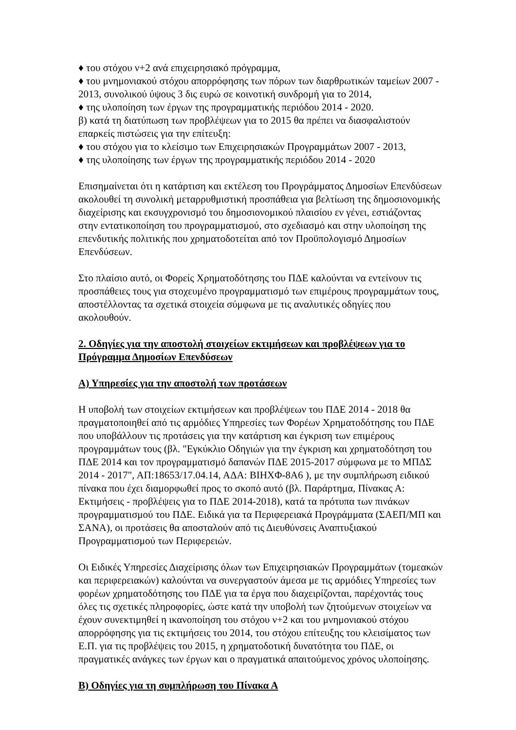♦ του στόχου ν+2 ανά επιχειρησιακό πρόγραμμα,
♦ του μνημονιακού στόχου απορρόφησης των πόρων των διαρθρωτικών ταμείων 2007 - 2013, συνολικού ύψους 3 δις ευρώ σε κοινοτική συνδρομή για το 2014,
♦ της υλοποίηση των έργων της προγραμματικής περιόδου 2014 - 2020.
β) κατά τη διατύπωση των προβλέψεων για το 2015 θα πρέπει να διασφαλιστούν επαρκείς πιστώσεις για την επίτευξη:
♦ του στόχου για το κλείσιμο των Επιχειρησιακών Προγραμμάτων 2007 - 2013,
♦ της υλοποίησης των έργων της προγραμματικής περιόδου 2014 - 2020
Επισημαίνεται ότι η κατάρτιση και εκτέλεση του Προγράμματος Δημοσίων Επενδύσεων ακολουθεί τη συνολική μεταρρυθμιστική προσπάθεια για βελτίωση της δημοσιονομικής διαχείρισης και εκσυγχρονισμό του δημοσιονομικού πλαισίου εν γένει, εστιάζοντας στην εντατικοποίηση του προγραμματισμού, στο σχεδιασμό και στην υλοποίηση της επενδυτικής πολιτικής που χρηματοδοτείται από τον Προϋπολογισμό Δημοσίων Επενδύσεων.
Στο πλαίσιο αυτό, οι Φορείς Χρηματοδότησης του ΠΔΕ καλούνται να εντείνουν τις προσπάθειες τους για στοχευμένο προγραμματισμό των επιμέρους προγραμμάτων τους, αποστέλλοντας τα σχετικά στοιχεία σύμφωνα με τις αναλυτικές οδηγίες που ακολουθούν.
2. Οδηγίες για την αποστολή στοιχείων εκτιμήσεων και προβλέψεων για το Πρόγραμμα Δημοσίων Επενδύσεων
Α) Υπηρεσίες για την αποστολή των προτάσεων
Η υποβολή των στοιχείων εκτιμήσεων και προβλέψεων του ΠΔΕ 2014 - 2018 θα πραγματοποιηθεί από τις αρμόδιες Υπηρεσίες των Φορέων Χρηματοδότησης του ΠΔΕ που υποβάλλουν τις προτάσεις για την κατάρτιση και έγκριση των επιμέρους προγραμμάτων τους (βλ. "Εγκύκλιο Οδηγιών για την έγκριση και χρηματοδότηση του ΠΔΕ 2014 και τον προγραμματισμό δαπανών ΠΔΕ 2015-2017 σύμφωνα με το ΜΠΔΣ 2014 - 2017", ΑΠ:18653/17.04.14, ΑΔΑ: ΒΙΗΧΦ-8Α6 ), με την συμπλήρωση ειδικού πίνακα που έχει διαμορφωθεί προς το σκοπό αυτό (βλ. Παράρτημα, Πίνακας Α: Εκτιμήσεις - προβλέψεις για το ΠΔΕ 2014-2018), κατά τα πρότυπα των πινάκων προγραμματισμού του ΠΔΕ. Ειδικά για τα Περιφερειακά Προγράμματα (ΣΑΕΠ/ΜΠ και ΣΑΝΑ), οι προτάσεις θα αποσταλούν από τις Διευθύνσεις Αναπτυξιακού Προγραμματισμού των Περιφερειών.
Οι Ειδικές Υπηρεσίες Διαχείρισης όλων των Επιχειρησιακών Προγραμμάτων (τομεακών και περιφερειακών) καλούνται να συνεργαστούν άμεσα με τις αρμόδιες Υπηρεσίες των φορέων χρηματοδότησης του ΠΔΕ για τα έργα που διαχειρίζονται, παρέχοντάς τους όλες τις σχετικές πληροφορίες, ώστε κατά την υποβολή των ζητούμενων στοιχείων να έχουν συνεκτιμηθεί η ικανοποίηση του στόχου ν+2 και του μνημονιακού στόχου απορρόφησης για τις εκτιμήσεις του 2014, του στόχου επίτευξης του κλεισίματος των Ε.Π. για τις προβλέψεις του 2015, η χρηματοδοτική δυνατότητα του ΠΔΕ, οι πραγματικές ανάγκες των έργων και ο πραγματικά απαιτούμενος χρόνος υλοποίησης.
Β) Οδηγίες για τη συμπλήρωση του Πίνακα Α